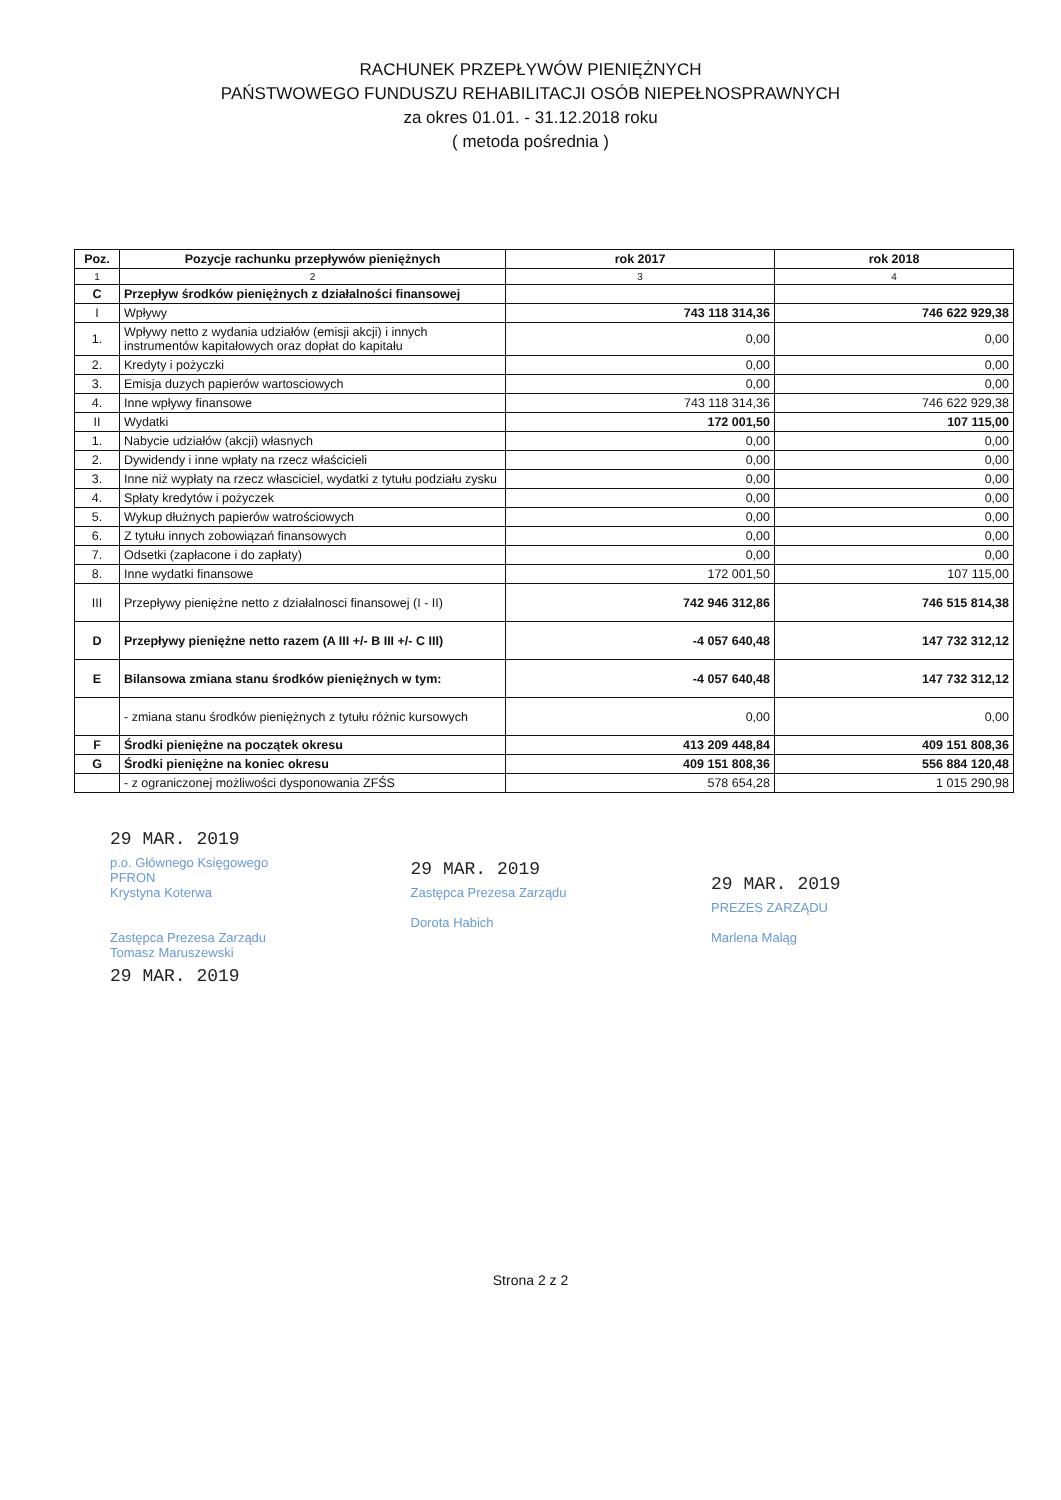RACHUNEK PRZEPŁYWÓW PIENIĘŻNYCH
PAŃSTWOWEGO FUNDUSZU REHABILITACJI OSÓB NIEPEŁNOSPRAWNYCH
za okres 01.01. - 31.12.2018 roku
( metoda pośrednia )
| Poz. | Pozycje rachunku przepływów pieniężnych | rok 2017 | rok 2018 |
| --- | --- | --- | --- |
| 1 | 2 | 3 | 4 |
| C | Przepływ środków pieniężnych z działalności finansowej | | |
| I | Wpływy | 743 118 314,36 | 746 622 929,38 |
| 1. | Wpływy netto z wydania udziałów (emisji akcji) i innych instrumentów kapitałowych oraz dopłat do kapitału | 0,00 | 0,00 |
| 2. | Kredyty i pożyczki | 0,00 | 0,00 |
| 3. | Emisja duzych papierów wartosciowych | 0,00 | 0,00 |
| 4. | Inne wpływy finansowe | 743 118 314,36 | 746 622 929,38 |
| II | Wydatki | 172 001,50 | 107 115,00 |
| 1. | Nabycie udziałów (akcji) własnych | 0,00 | 0,00 |
| 2. | Dywidendy i inne wpłaty na rzecz właścicieli | 0,00 | 0,00 |
| 3. | Inne niż wypłaty na rzecz własciciel, wydatki z tytułu podziału zysku | 0,00 | 0,00 |
| 4. | Spłaty kredytów i pożyczek | 0,00 | 0,00 |
| 5. | Wykup dłużnych papierów watrościowych | 0,00 | 0,00 |
| 6. | Z tytułu innych zobowiązań finansowych | 0,00 | 0,00 |
| 7. | Odsetki (zapłacone i do zapłaty) | 0,00 | 0,00 |
| 8. | Inne wydatki finansowe | 172 001,50 | 107 115,00 |
| III | Przepływy pieniężne netto z działalnosci finansowej (I - II) | 742 946 312,86 | 746 515 814,38 |
| D | Przepływy pieniężne netto razem (A III +/- B III +/- C III) | -4 057 640,48 | 147 732 312,12 |
| E | Bilansowa zmiana stanu środków pieniężnych w tym: | -4 057 640,48 | 147 732 312,12 |
| | - zmiana stanu środków pieniężnych z tytułu różnic kursowych | 0,00 | 0,00 |
| F | Środki pieniężne na początek okresu | 413 209 448,84 | 409 151 808,36 |
| G | Środki pieniężne na koniec okresu | 409 151 808,36 | 556 884 120,48 |
| | - z ograniczonej możliwości dysponowania ZFŚS | 578 654,28 | 1 015 290,98 |
29 MAR. 2019
p.o. Głównego Księgowego
PFRON
Krystyna Koterwa
Zastępca Prezesa Zarządu
Tomasz Maruszewski
29 MAR. 2019
29 MAR. 2019
Zastępca Prezesa Zarządu
Dorota Habich
29 MAR. 2019
PREZES ZARZĄDU
Marlena Maląg
Strona 2 z 2